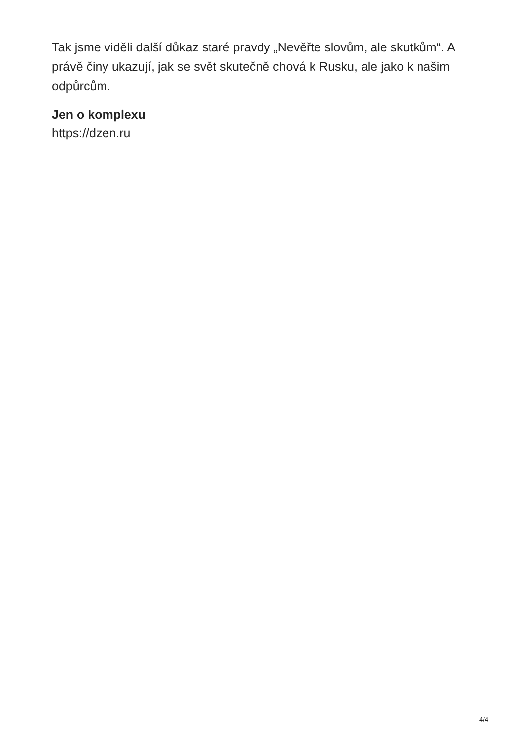Tak jsme viděli další důkaz staré pravdy „Nevěřte slovům, ale skutkům“. A právě činy ukazují, jak se svět skutečně chová k Rusku, ale jako k našim odpůrcům.
Jen o komplexu
https://dzen.ru
4/4